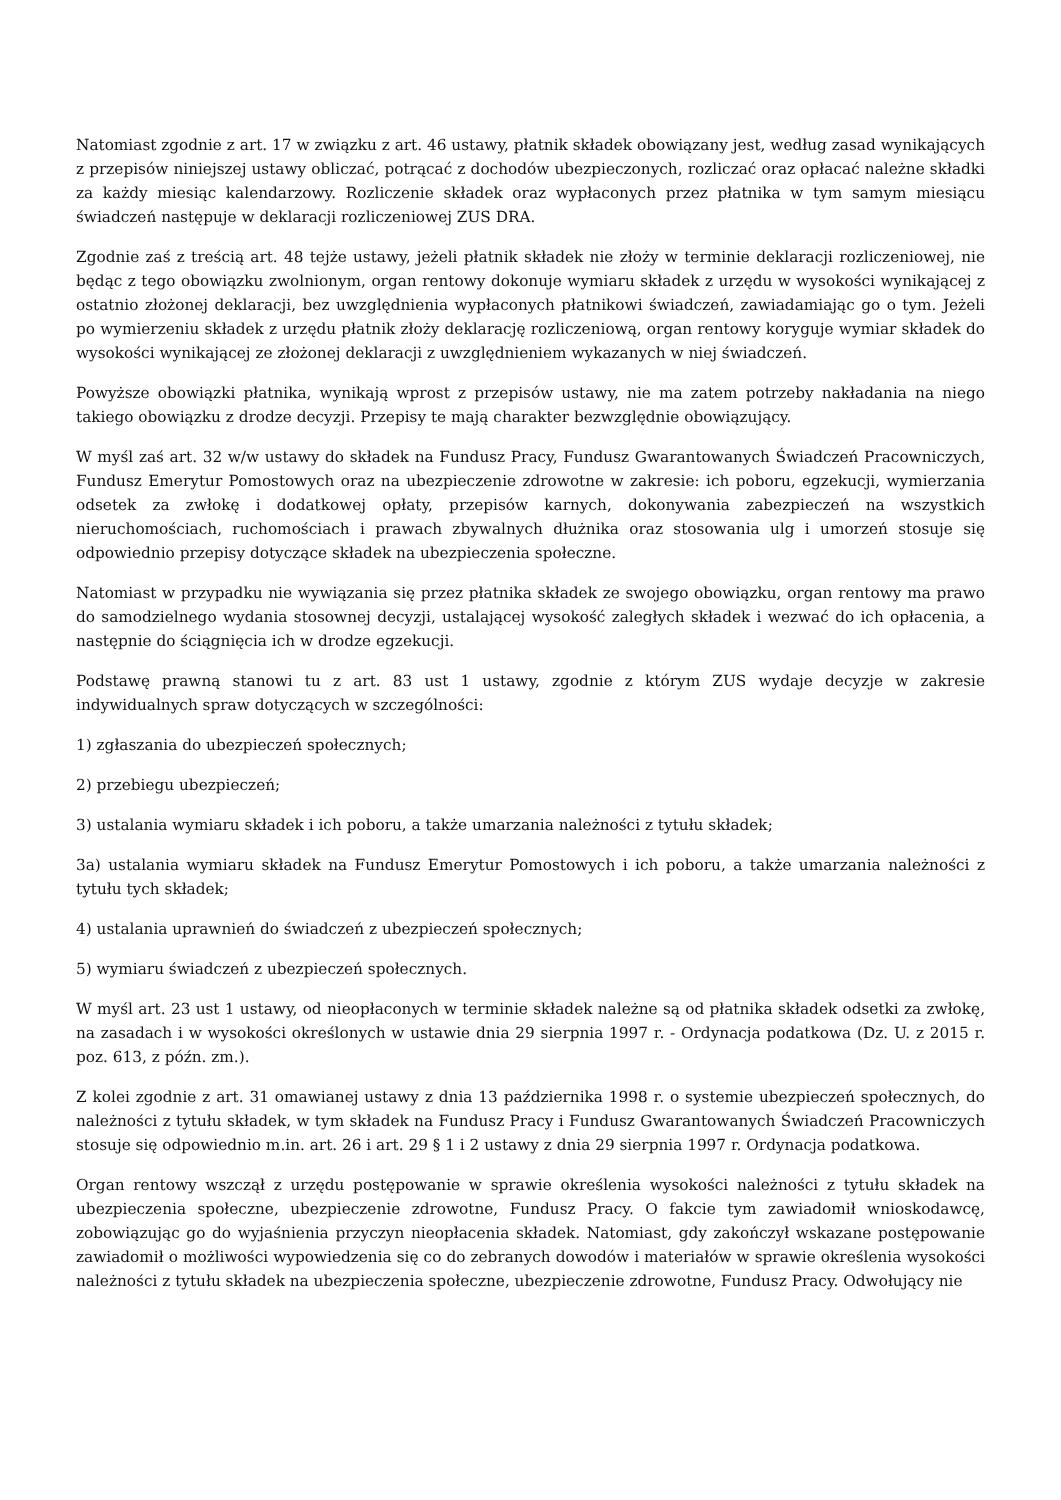Natomiast zgodnie z art. 17 w związku z art. 46 ustawy, płatnik składek obowiązany jest, według zasad wynikających z przepisów niniejszej ustawy obliczać, potrącać z dochodów ubezpieczonych, rozliczać oraz opłacać należne składki za każdy miesiąc kalendarzowy. Rozliczenie składek oraz wypłaconych przez płatnika w tym samym miesiącu świadczeń następuje w deklaracji rozliczeniowej ZUS DRA.
Zgodnie zaś z treścią art. 48 tejże ustawy, jeżeli płatnik składek nie złoży w terminie deklaracji rozliczeniowej, nie będąc z tego obowiązku zwolnionym, organ rentowy dokonuje wymiaru składek z urzędu w wysokości wynikającej z ostatnio złożonej deklaracji, bez uwzględnienia wypłaconych płatnikowi świadczeń, zawiadamiając go o tym. Jeżeli po wymierzeniu składek z urzędu płatnik złoży deklarację rozliczeniową, organ rentowy koryguje wymiar składek do wysokości wynikającej ze złożonej deklaracji z uwzględnieniem wykazanych w niej świadczeń.
Powyższe obowiązki płatnika, wynikają wprost z przepisów ustawy, nie ma zatem potrzeby nakładania na niego takiego obowiązku z drodze decyzji. Przepisy te mają charakter bezwzględnie obowiązujący.
W myśl zaś art. 32 w/w ustawy do składek na Fundusz Pracy, Fundusz Gwarantowanych Świadczeń Pracowniczych, Fundusz Emerytur Pomostowych oraz na ubezpieczenie zdrowotne w zakresie: ich poboru, egzekucji, wymierzania odsetek za zwłokę i dodatkowej opłaty, przepisów karnych, dokonywania zabezpieczeń na wszystkich nieruchomościach, ruchomościach i prawach zbywalnych dłużnika oraz stosowania ulg i umorzeń stosuje się odpowiednio przepisy dotyczące składek na ubezpieczenia społeczne.
Natomiast w przypadku nie wywiązania się przez płatnika składek ze swojego obowiązku, organ rentowy ma prawo do samodzielnego wydania stosownej decyzji, ustalającej wysokość zaległych składek i wezwać do ich opłacenia, a następnie do ściągnięcia ich w drodze egzekucji.
Podstawę prawną stanowi tu z art. 83 ust 1 ustawy, zgodnie z którym ZUS wydaje decyzje w zakresie indywidualnych spraw dotyczących w szczególności:
1) zgłaszania do ubezpieczeń społecznych;
2) przebiegu ubezpieczeń;
3) ustalania wymiaru składek i ich poboru, a także umarzania należności z tytułu składek;
3a) ustalania wymiaru składek na Fundusz Emerytur Pomostowych i ich poboru, a także umarzania należności z tytułu tych składek;
4) ustalania uprawnień do świadczeń z ubezpieczeń społecznych;
5) wymiaru świadczeń z ubezpieczeń społecznych.
W myśl art. 23 ust 1 ustawy, od nieopłaconych w terminie składek należne są od płatnika składek odsetki za zwłokę, na zasadach i w wysokości określonych w ustawie dnia 29 sierpnia 1997 r. - Ordynacja podatkowa (Dz. U. z 2015 r. poz. 613, z późn. zm.).
Z kolei zgodnie z art. 31 omawianej ustawy z dnia 13 października 1998 r. o systemie ubezpieczeń społecznych, do należności z tytułu składek, w tym składek na Fundusz Pracy i Fundusz Gwarantowanych Świadczeń Pracowniczych stosuje się odpowiednio m.in. art. 26 i art. 29 § 1 i 2 ustawy z dnia 29 sierpnia 1997 r. Ordynacja podatkowa.
Organ rentowy wszczął z urzędu postępowanie w sprawie określenia wysokości należności z tytułu składek na ubezpieczenia społeczne, ubezpieczenie zdrowotne, Fundusz Pracy. O fakcie tym zawiadomił wnioskodawcę, zobowiązując go do wyjaśnienia przyczyn nieopłacenia składek. Natomiast, gdy zakończył wskazane postępowanie zawiadomił o możliwości wypowiedzenia się co do zebranych dowodów i materiałów w sprawie określenia wysokości należności z tytułu składek na ubezpieczenia społeczne, ubezpieczenie zdrowotne, Fundusz Pracy. Odwołujący nie